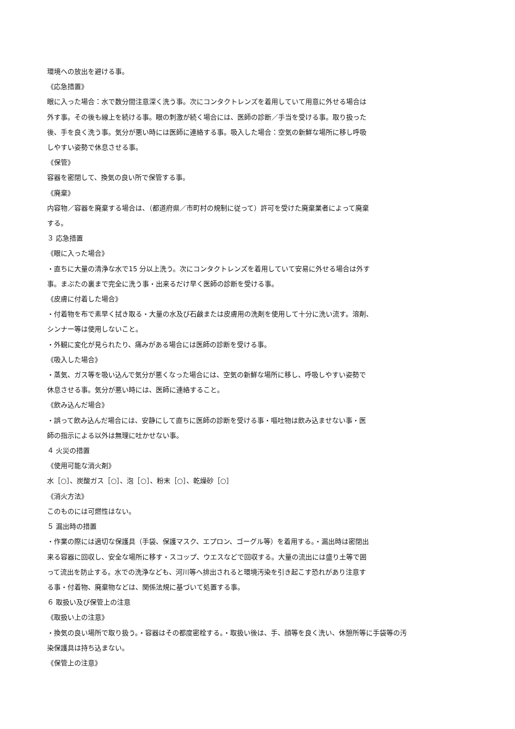環境への放出を避ける事。
《応急措置》
眼に入った場合：水で数分間注意深く洗う事。次にコンタクトレンズを着用していて用意に外せる場合は
外す事。その後も線上を続ける事。眼の刺激が続く場合には、医師の診断／手当を受ける事。取り扱った
後、手を良く洗う事。気分が悪い時には医師に連絡する事。吸入した場合：空気の新鮮な場所に移し呼吸
しやすい姿勢で休息させる事。
《保管》
容器を密閉して、換気の良い所で保管する事。
《廃棄》
内容物／容器を廃棄する場合は、（都道府県／市町村の規制に従って）許可を受けた廃棄業者によって廃棄
する。
３ 応急措置
《眼に入った場合》
・直ちに大量の清浄な水で15 分以上洗う。次にコンタクトレンズを着用していて安易に外せる場合は外す
事。まぶたの裏まで完全に洗う事・出来るだけ早く医師の診断を受ける事。
《皮膚に付着した場合》
・付着物を布で素早く拭き取る・大量の水及び石鹸または皮膚用の洗剤を使用して十分に洗い流す。溶剤、
シンナー等は使用しないこと。
・外観に変化が見られたり、痛みがある場合には医師の診断を受ける事。
《吸入した場合》
・蒸気、ガス等を吸い込んで気分が悪くなった場合には、空気の新鮮な場所に移し、呼吸しやすい姿勢で
休息させる事。気分が悪い時には、医師に連絡すること。
《飲み込んだ場合》
・誤って飲み込んだ場合には、安静にして直ちに医師の診断を受ける事・嘔吐物は飲み込ませない事・医
師の指示による以外は無理に吐かせない事。
４ 火災の措置
《使用可能な消火剤》
水［○］、炭酸ガス［○］、泡［○］、粉末［○］、乾燥砂［○］
《消火方法》
このものには可燃性はない。
５ 漏出時の措置
・作業の際には適切な保護具（手袋、保護マスク、エプロン、ゴーグル等）を着用する。・漏出時は密閉出
来る容器に回収し、安全な場所に移す・スコップ、ウエスなどで回収する。大量の流出には盛り土等で囲
って流出を防止する。水での洗浄なども、河川等へ排出されると環境汚染を引き起こす恐れがあり注意す
る事・付着物、廃棄物などは、関係法規に基づいて処置する事。
６ 取扱い及び保管上の注意
《取扱い上の注意》
・換気の良い場所で取り扱う。・容器はその都度密栓する。・取扱い後は、手、顔等を良く洗い、休憩所等に手袋等の汚
染保護具は持ち込まない。
《保管上の注意》